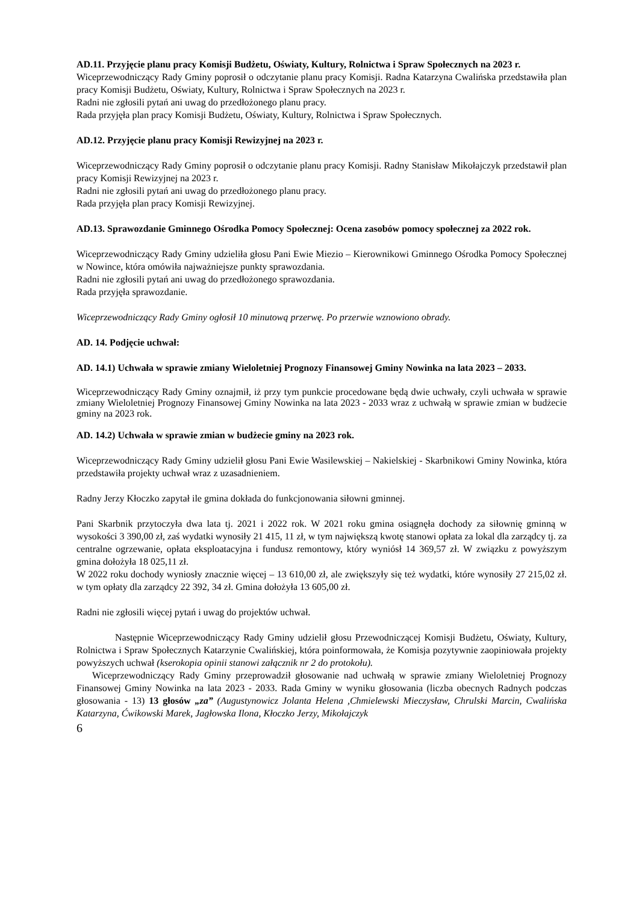AD.11. Przyjęcie planu pracy Komisji Budżetu, Oświaty, Kultury, Rolnictwa i Spraw Społecznych na 2023 r.
Wiceprzewodniczący Rady Gminy poprosił o odczytanie planu pracy Komisji. Radna Katarzyna Cwalińska przedstawiła plan pracy Komisji Budżetu, Oświaty, Kultury, Rolnictwa i Spraw Społecznych na 2023 r.
Radni nie zgłosili pytań ani uwag do przedłożonego planu pracy.
Rada przyjęła plan pracy Komisji Budżetu, Oświaty, Kultury, Rolnictwa i Spraw Społecznych.
AD.12. Przyjęcie planu pracy Komisji Rewizyjnej na 2023 r.
Wiceprzewodniczący Rady Gminy poprosił o odczytanie planu pracy Komisji. Radny Stanisław Mikołajczyk przedstawił plan pracy Komisji Rewizyjnej na 2023 r.
Radni nie zgłosili pytań ani uwag do przedłożonego planu pracy.
Rada przyjęła plan pracy Komisji Rewizyjnej.
AD.13. Sprawozdanie Gminnego Ośrodka Pomocy Społecznej: Ocena zasobów pomocy społecznej za 2022 rok.
Wiceprzewodniczący Rady Gminy udzieliła głosu Pani Ewie Miezio – Kierownikowi Gminnego Ośrodka Pomocy Społecznej w Nowince, która omówiła najważniejsze punkty sprawozdania.
Radni nie zgłosili pytań ani uwag do przedłożonego sprawozdania.
Rada przyjęła sprawozdanie.
Wiceprzewodniczący Rady Gminy ogłosił 10 minutową przerwę. Po przerwie wznowiono obrady.
AD. 14. Podjęcie uchwał:
AD. 14.1) Uchwała w sprawie zmiany Wieloletniej Prognozy Finansowej Gminy Nowinka na lata 2023 – 2033.
Wiceprzewodniczący Rady Gminy oznajmił, iż przy tym punkcie procedowane będą dwie uchwały, czyli uchwała w sprawie zmiany Wieloletniej Prognozy Finansowej Gminy Nowinka na lata 2023 - 2033 wraz z uchwałą w sprawie zmian w budżecie gminy na 2023 rok.
AD. 14.2) Uchwała w sprawie zmian w budżecie gminy na 2023 rok.
Wiceprzewodniczący Rady Gminy udzielił głosu Pani Ewie Wasilewskiej – Nakielskiej - Skarbnikowi Gminy Nowinka, która przedstawiła projekty uchwał wraz z uzasadnieniem.
Radny Jerzy Kłoczko zapytał ile gmina dokłada do funkcjonowania siłowni gminnej.
Pani Skarbnik przytoczyła dwa lata tj. 2021 i 2022 rok. W 2021 roku gmina osiągnęła dochody za siłownię gminną w wysokości 3 390,00 zł, zaś wydatki wynosiły 21 415, 11 zł, w tym największą kwotę stanowi opłata za lokal dla zarządcy tj. za centralne ogrzewanie, opłata eksploatacyjna i fundusz remontowy, który wyniósł 14 369,57 zł. W związku z powyższym gmina dołożyła 18 025,11 zł.
W 2022 roku dochody wyniosły znacznie więcej – 13 610,00 zł, ale zwiększyły się też wydatki, które wynosiły 27 215,02 zł. w tym opłaty dla zarządcy 22 392, 34 zł. Gmina dołożyła 13 605,00 zł.
Radni nie zgłosili więcej pytań i uwag do projektów uchwał.
Następnie Wiceprzewodniczący Rady Gminy udzielił głosu Przewodniczącej Komisji Budżetu, Oświaty, Kultury, Rolnictwa i Spraw Społecznych Katarzynie Cwalińskiej, która poinformowała, że Komisja pozytywnie zaopiniowała projekty powyższych uchwał (kserokopia opinii stanowi załącznik nr 2 do protokołu).
Wiceprzewodniczący Rady Gminy przeprowadził głosowanie nad uchwałą w sprawie zmiany Wieloletniej Prognozy Finansowej Gminy Nowinka na lata 2023 - 2033. Rada Gminy w wyniku głosowania (liczba obecnych Radnych podczas głosowania - 13) 13 głosów „za” (Augustynowicz Jolanta Helena ,Chmielewski Mieczysław, Chrulski Marcin, Cwalińska Katarzyna, Ćwikowski Marek, Jagłowska Ilona, Kłoczko Jerzy, Mikołajczyk
6